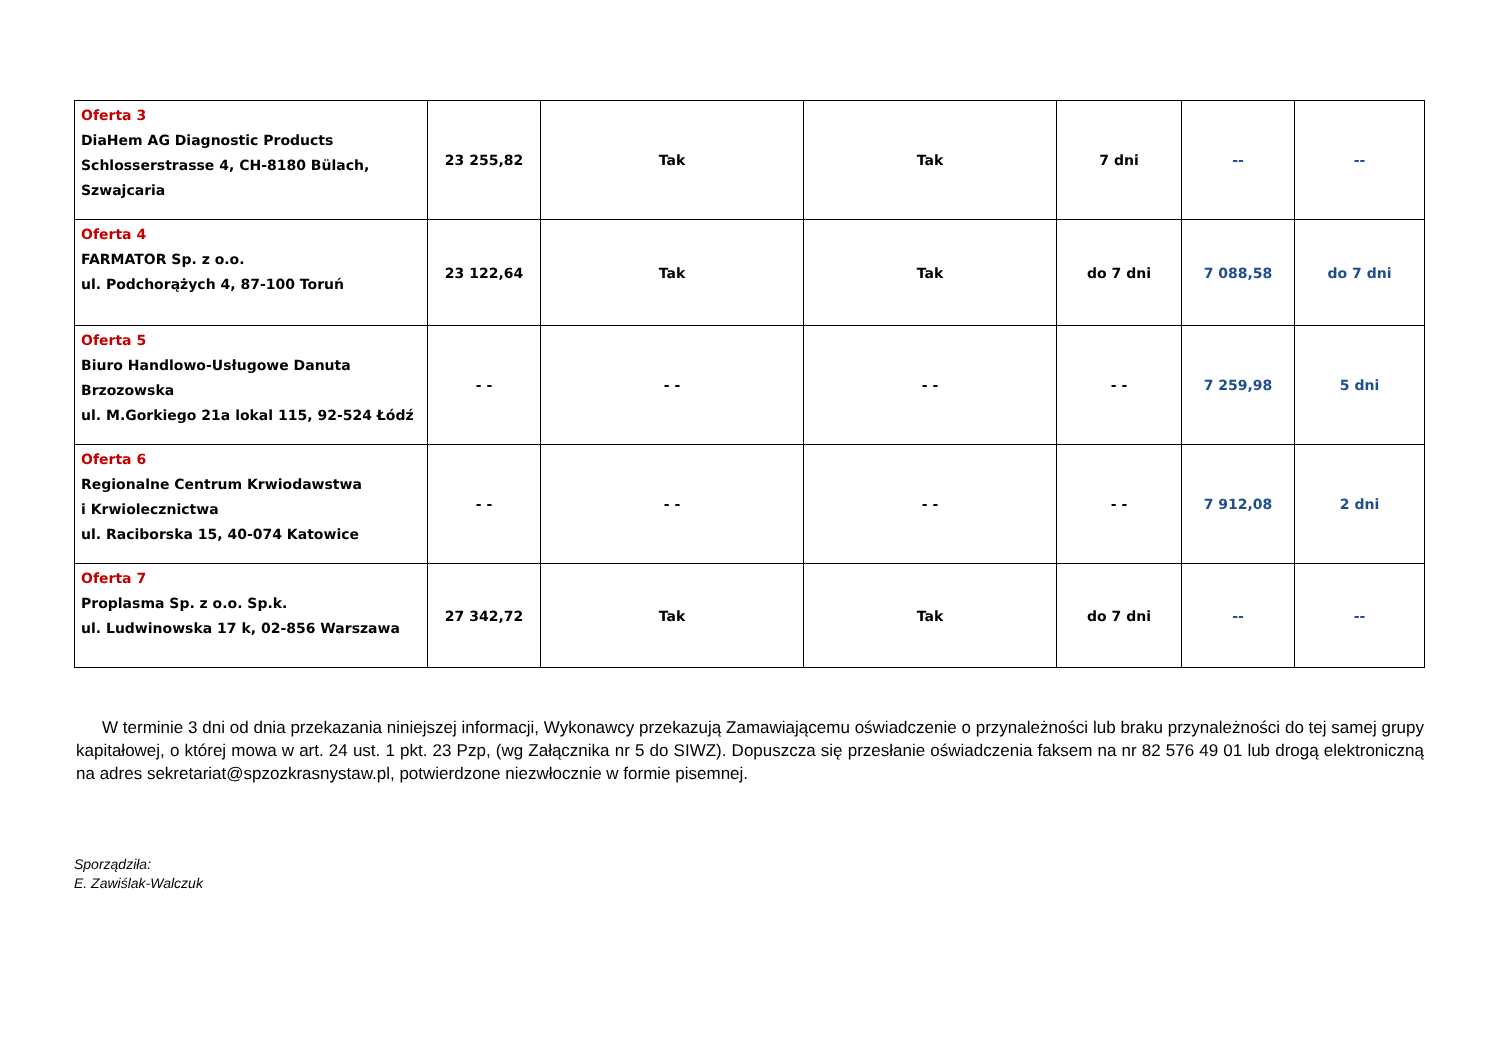| Oferta 3 DiaHem AG Diagnostic Products Schlosserstrasse 4, CH-8180 Bülach, Szwajcaria | 23 255,82 | Tak | Tak | 7 dni | -- | -- |
| Oferta 4 FARMATOR Sp. z o.o. ul. Podchorążych 4, 87-100 Toruń | 23 122,64 | Tak | Tak | do 7 dni | 7 088,58 | do 7 dni |
| Oferta 5 Biuro Handlowo-Usługowe Danuta Brzozowska ul. M.Gorkiego 21a lokal 115, 92-524 Łódź | - - | - - | - - | - - | 7 259,98 | 5 dni |
| Oferta 6 Regionalne Centrum Krwiodawstwa i Krwiolecznictwa ul. Raciborska 15, 40-074 Katowice | - - | - - | - - | - - | 7 912,08 | 2 dni |
| Oferta 7 Proplasma Sp. z o.o. Sp.k. ul. Ludwinowska 17 k, 02-856 Warszawa | 27 342,72 | Tak | Tak | do 7 dni | -- | -- |
W terminie 3 dni od dnia przekazania niniejszej informacji, Wykonawcy przekazują Zamawiającemu oświadczenie o przynależności lub braku przynależności do tej samej grupy kapitałowej, o której mowa w art. 24 ust. 1 pkt. 23 Pzp, (wg Załącznika nr 5 do SIWZ). Dopuszcza się przesłanie oświadczenia faksem na nr 82 576 49 01 lub drogą elektroniczną na adres sekretariat@spzozkrasnystaw.pl, potwierdzone niezwłocznie w formie pisemnej.
Sporządziła:
E. Zawiślak-Walczuk